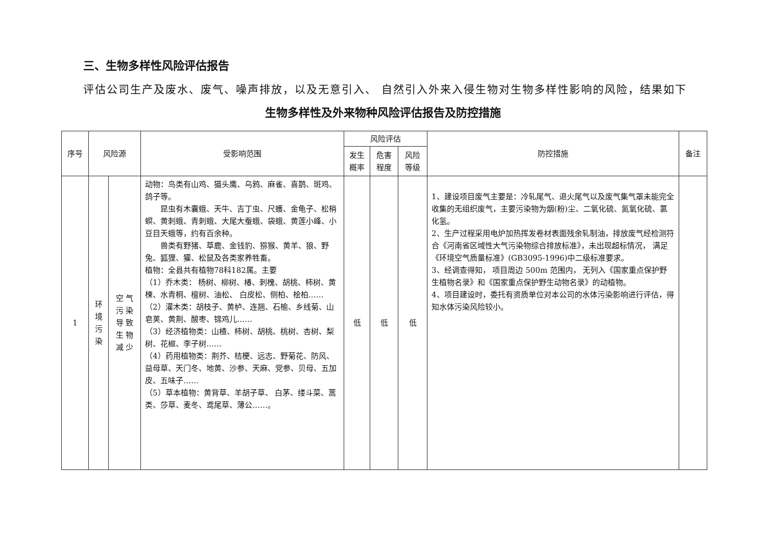三、生物多样性风险评估报告
评估公司生产及废水、废气、噪声排放，以及无意引入、 自然引入外来入侵生物对生物多样性影响的风险，结果如下
生物多样性及外来物种风险评估报告及防控措施
| 序号 | 风险源 | | 受影响范围 | 风险评估 | | | 防控措施 | 备注 |
| --- | --- | --- | --- | --- | --- | --- | --- | --- |
| | | | | 发生 概率 | 危害 程度 | 风险 等级 | | |
| 1 | 环 境 污 染 | 空 气 污 染 导 致 生 物 减 少 | 动物：鸟类有山鸡、猫头鹰、乌鸦、麻雀、喜鹊、斑鸡、鸽子等。 昆虫有木囊蛾、天牛、吉丁虫、尺蠖、金龟子、松梢螟、黄刺蛾、青刺蛾、大尾大蚕蛾、袋蛾、黄莲小峰、小豆目天蛾等，约有百余种。 兽类有野猪、草鹿、金钱豹、猕猴、黄羊、狼、野兔、狐狸、獾、松鼠及各类家养牲畜。 植物：全县共有植物78科182属。主要 （1）乔木类： 杨树、柳树、椿、刺槐、胡桃、柿树、黄楝、水青桐、檀树、油松、 白皮松、侧柏、桧柏…… （2）灌木类：胡枝子、黄栌、连翘、石榆、乡线菊、山皂荚、黄荆、酸枣、锦鸡儿…… （3）经济植物类：山楂、柿树、胡桃、桃树、杏树、梨树、花椒、李子树…… （4）药用植物类：荆芥、桔梗、远志、野菊花、防风、益母草、天门冬、地黄、沙参、天麻、党参、贝母、五加皮、五味子…… （5）草本植物：黄背草、羊胡子草、 白茅、缕斗菜、蒿类、莎草、麦冬、鸢尾草、薄公……。 | 低 | 低 | 低 | 1、建设项目废气主要是：冷轧尾气、退火尾气以及废气集气罩未能完全收集的无组织废气，主要污染物为烟(粉)尘、二氧化硫、氮氧化硫、氯化氢。 2、生产过程采用电炉加热挥发卷材表面残余轧制油，排放废气经检测符合《河南省区域性大气污染物综合排放标准》，未出现超标情况， 满足《环境空气质量标准》(GB3095-1996)中二级标准要求。 3、经调查得知， 项目周边 500m 范围内， 无列入《国家重点保护野生植物名录》和《国家重点保护野生动物名录》的动植物。 4、项目建设时，委托有资质单位对本公司的水体污染影响进行评估，得知水体污染风险较小。 | |